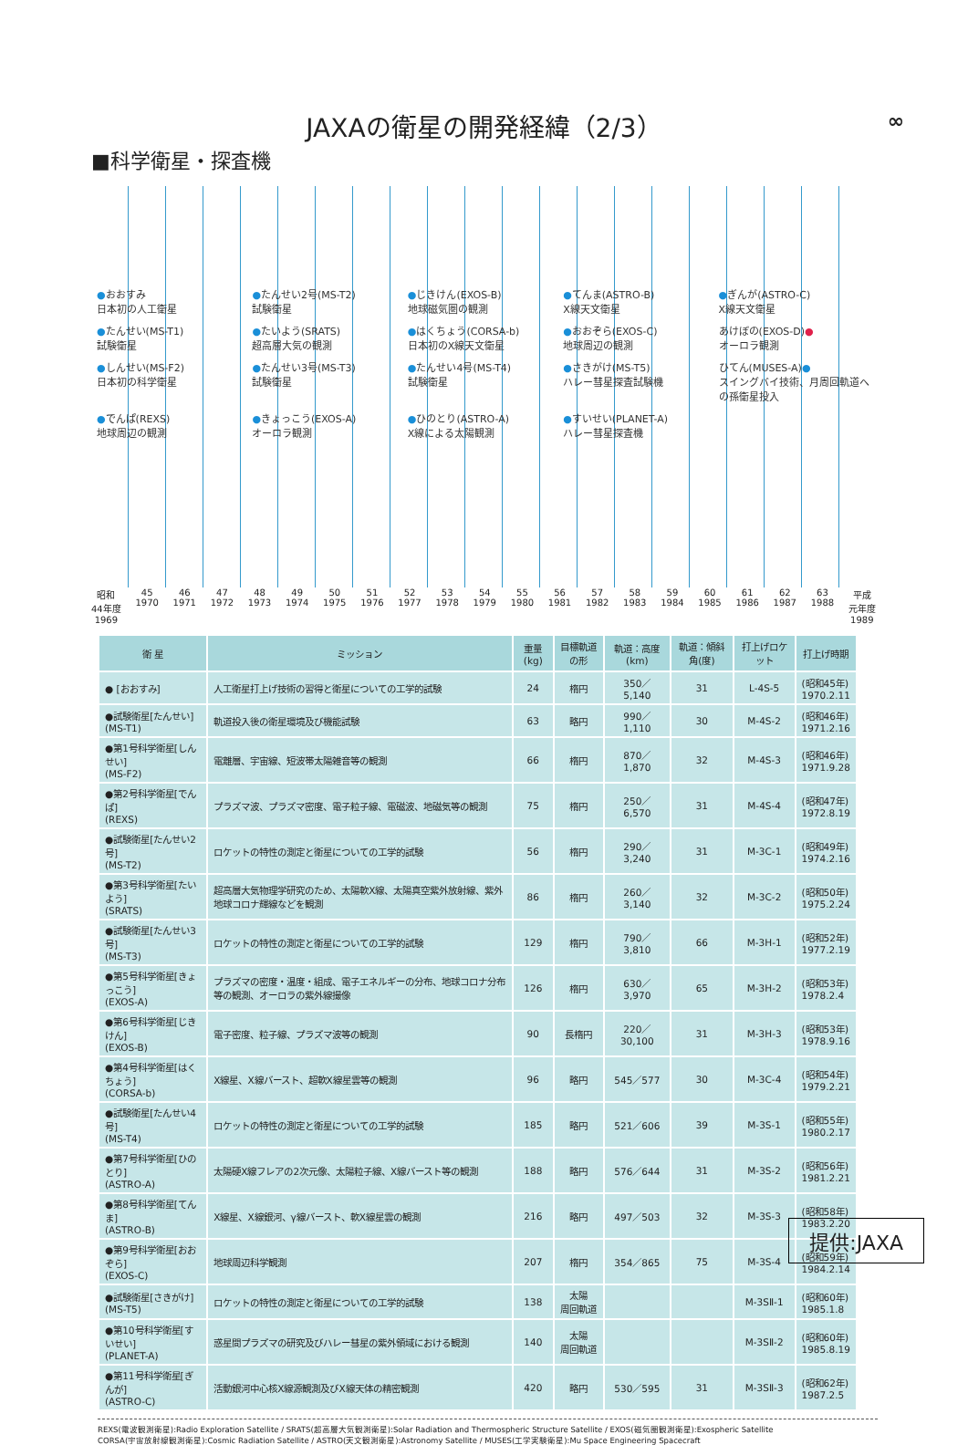JAXAの衛星の開発経緯（2/3）
∞
■科学衛星・探査機
●おおすみ
日本初の人工衛星
●たんせい2号(MS-T2)
試験衛星
●じきけん(EXOS-B)
地球磁気圏の観測
●てんま(ASTRO-B)
X線天文衛星
●ぎんが(ASTRO-C)
X線天文衛星
●たんせい(MS-T1)
試験衛星
●たいよう(SRATS)
超高層大気の観測
●はくちょう(CORSA-b)
日本初のX線天文衛星
●おおぞら(EXOS-C)
地球周辺の観測
あけぼの(EXOS-D)●
オーロラ観測
●しんせい(MS-F2)
日本初の科学衛星
●たんせい3号(MS-T3)
試験衛星
●たんせい4号(MS-T4)
試験衛星
●さきがけ(MS-T5)
ハレー彗星探査試験機
ひてん(MUSES-A)●
スイングバイ技術、月周回軌道への孫衛星投入
●でんぱ(REXS)
地球周辺の観測
●きょっこう(EXOS-A)
オーロラ観測
●ひのとり(ASTRO-A)
X線による太陽観測
●すいせい(PLANET-A)
ハレー彗星探査機
昭和
44年度
1969 45
1970 46
1971 47
1972 48
1973 49
1974 50
1975 51
1976 52
1977 53
1978 54
1979 55
1980 56
1981 57
1982 58
1983 59
1984 60
1985 61
1986 62
1987 63
1988 平成
元年度
1989
| 衛 星 | ミッション | 重量(kg) | 目標軌道の形 | 軌道：高度(km) | 軌道：傾斜角(度) | 打上げロケット | 打上げ時期 |
| --- | --- | --- | --- | --- | --- | --- | --- |
| ● [おおすみ] | 人工衛星打上げ技術の習得と衛星についての工学的試験 | 24 | 楕円 | 350／5,140 | 31 | L-4S-5 | (昭和45年) 1970.2.11 |
| ●試験衛星[たんせい] (MS-T1) | 軌道投入後の衛星環境及び機能試験 | 63 | 略円 | 990／1,110 | 30 | M-4S-2 | (昭和46年) 1971.2.16 |
| ●第1号科学衛星[しんせい] (MS-F2) | 電離層、宇宙線、短波帯太陽雑音等の観測 | 66 | 楕円 | 870／1,870 | 32 | M-4S-3 | (昭和46年) 1971.9.28 |
| ●第2号科学衛星[でんぱ] (REXS) | プラズマ波、プラズマ密度、電子粒子線、電磁波、地磁気等の観測 | 75 | 楕円 | 250／6,570 | 31 | M-4S-4 | (昭和47年) 1972.8.19 |
| ●試験衛星[たんせい2号] (MS-T2) | ロケットの特性の測定と衛星についての工学的試験 | 56 | 楕円 | 290／3,240 | 31 | M-3C-1 | (昭和49年) 1974.2.16 |
| ●第3号科学衛星[たいよう] (SRATS) | 超高層大気物理学研究のため、太陽軟X線、太陽真空紫外放射線、紫外地球コロナ輝線などを観測 | 86 | 楕円 | 260／3,140 | 32 | M-3C-2 | (昭和50年) 1975.2.24 |
| ●試験衛星[たんせい3号] (MS-T3) | ロケットの特性の測定と衛星についての工学的試験 | 129 | 楕円 | 790／3,810 | 66 | M-3H-1 | (昭和52年) 1977.2.19 |
| ●第5号科学衛星[きょっこう] (EXOS-A) | プラズマの密度・温度・組成、電子エネルギーの分布、地球コロナ分布等の観測、オーロラの紫外線撮像 | 126 | 楕円 | 630／3,970 | 65 | M-3H-2 | (昭和53年) 1978.2.4 |
| ●第6号科学衛星[じきけん] (EXOS-B) | 電子密度、粒子線、プラズマ波等の観測 | 90 | 長楕円 | 220／30,100 | 31 | M-3H-3 | (昭和53年) 1978.9.16 |
| ●第4号科学衛星[はくちょう] (CORSA-b) | X線星、X線バースト、超軟X線星雲等の観測 | 96 | 略円 | 545／577 | 30 | M-3C-4 | (昭和54年) 1979.2.21 |
| ●試験衛星[たんせい4号] (MS-T4) | ロケットの特性の測定と衛星についての工学的試験 | 185 | 略円 | 521／606 | 39 | M-3S-1 | (昭和55年) 1980.2.17 |
| ●第7号科学衛星[ひのとり] (ASTRO-A) | 太陽硬X線フレアの2次元像、太陽粒子線、X線バースト等の観測 | 188 | 略円 | 576／644 | 31 | M-3S-2 | (昭和56年) 1981.2.21 |
| ●第8号科学衛星[てんま] (ASTRO-B) | X線星、X線銀河、γ線バースト、軟X線星雲の観測 | 216 | 略円 | 497／503 | 32 | M-3S-3 | (昭和58年) 1983.2.20 |
| ●第9号科学衛星[おおぞら] (EXOS-C) | 地球周辺科学観測 | 207 | 楕円 | 354／865 | 75 | M-3S-4 | (昭和59年) 1984.2.14 |
| ●試験衛星[さきがけ] (MS-T5) | ロケットの特性の測定と衛星についての工学的試験 | 138 | 太陽 周回軌道 | | | M-3SⅡ-1 | (昭和60年) 1985.1.8 |
| ●第10号科学衛星[すいせい] (PLANET-A) | 惑星間プラズマの研究及びハレー彗星の紫外領域における観測 | 140 | 太陽 周回軌道 | | | M-3SⅡ-2 | (昭和60年) 1985.8.19 |
| ●第11号科学衛星[ぎんが] (ASTRO-C) | 活動銀河中心核X線源観測及びX線天体の精密観測 | 420 | 略円 | 530／595 | 31 | M-3SⅡ-3 | (昭和62年) 1987.2.5 |
REXS(電波観測衛星):Radio Exploration Satellite / SRATS(超高層大気観測衛星):Solar Radiation and Thermospheric Structure Satellite / EXOS(磁気圏観測衛星):Exospheric Satellite
CORSA(宇宙放射線観測衛星):Cosmic Radiation Satellite / ASTRO(天文観測衛星):Astronomy Satellite / MUSES(工学実験衛星):Mu Space Engineering Spacecraft
提供:JAXA